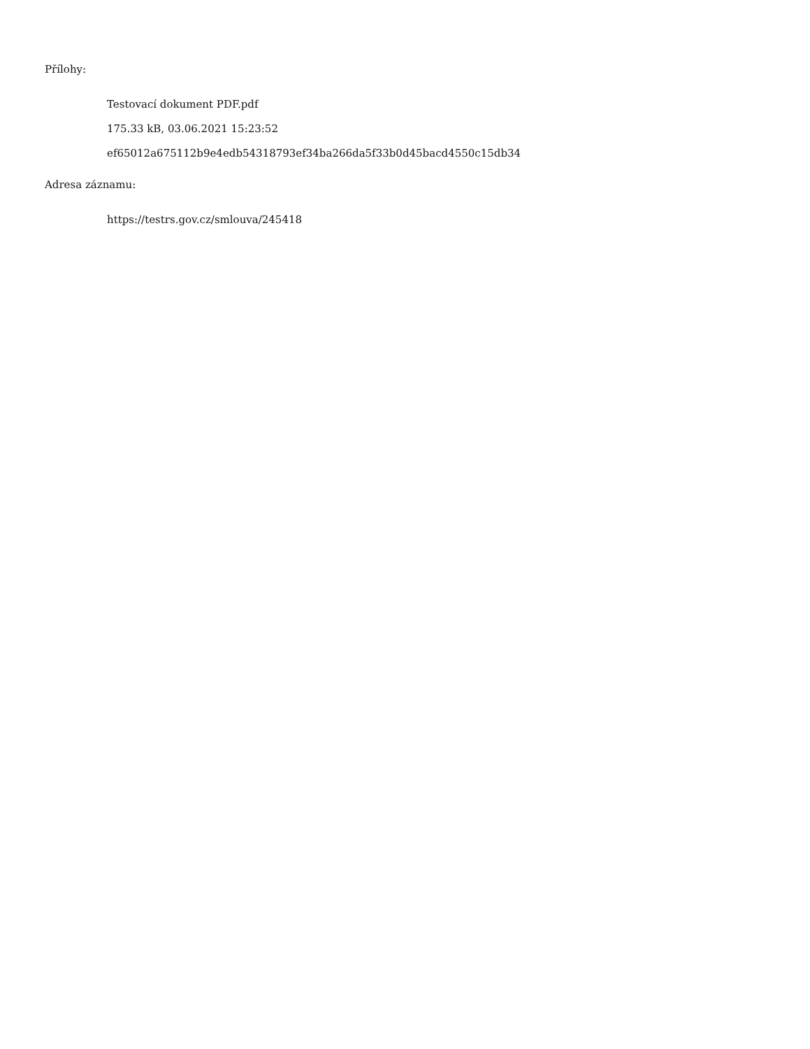Přílohy:
Testovací dokument PDF.pdf
175.33 kB, 03.06.2021 15:23:52
ef65012a675112b9e4edb54318793ef34ba266da5f33b0d45bacd4550c15db34
Adresa záznamu:
https://testrs.gov.cz/smlouva/245418